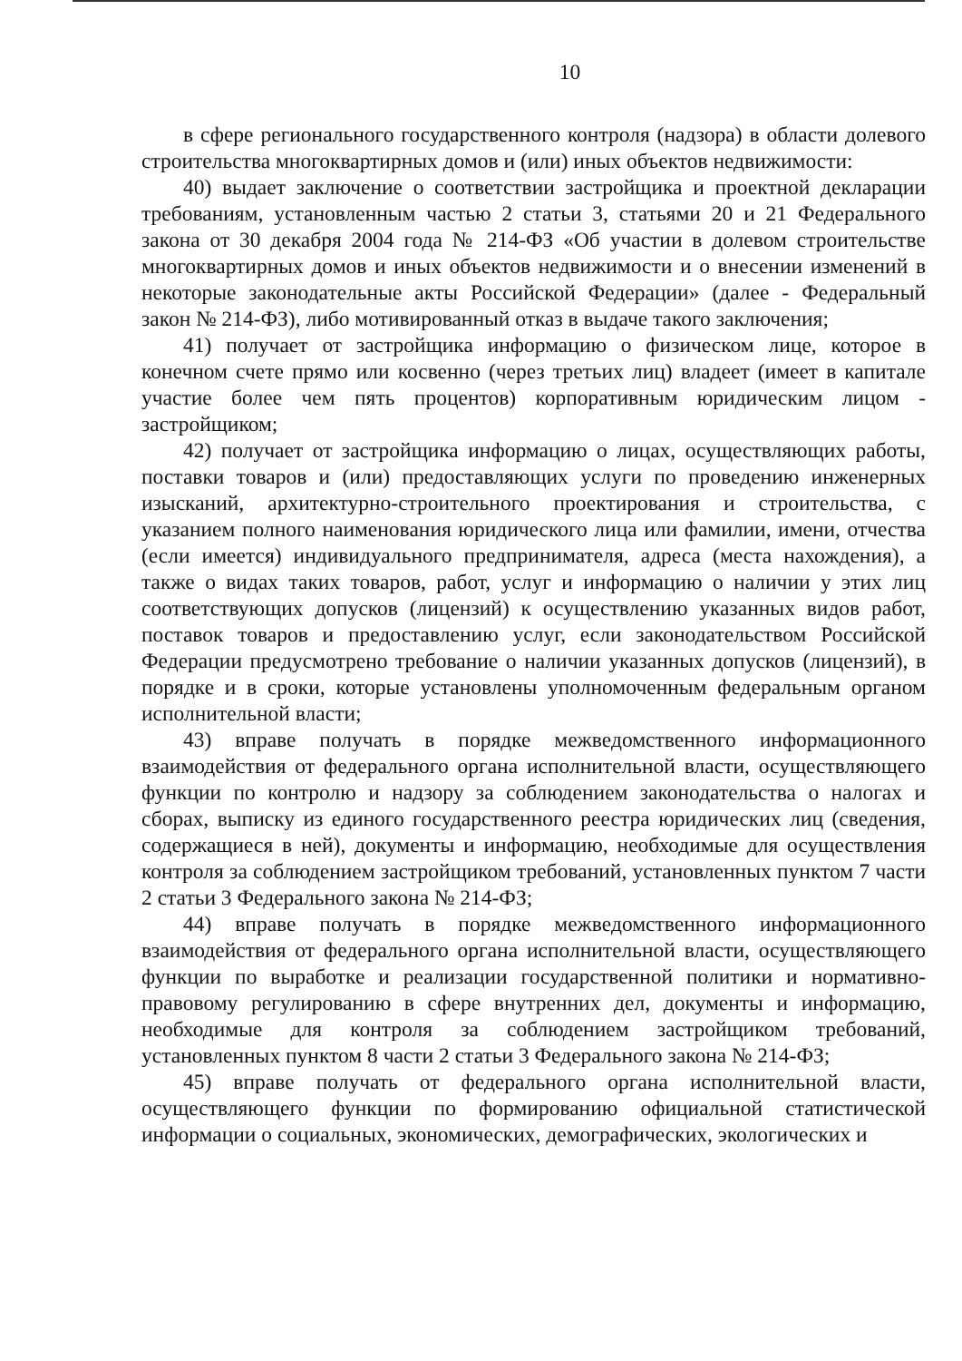10
в сфере регионального государственного контроля (надзора) в области долевого строительства многоквартирных домов и (или) иных объектов недвижимости:
40) выдает заключение о соответствии застройщика и проектной декларации требованиям, установленным частью 2 статьи 3, статьями 20 и 21 Федерального закона от 30 декабря 2004 года № 214-ФЗ «Об участии в долевом строительстве многоквартирных домов и иных объектов недвижимости и о внесении изменений в некоторые законодательные акты Российской Федерации» (далее - Федеральный закон № 214-ФЗ), либо мотивированный отказ в выдаче такого заключения;
41) получает от застройщика информацию о физическом лице, которое в конечном счете прямо или косвенно (через третьих лиц) владеет (имеет в капитале участие более чем пять процентов) корпоративным юридическим лицом - застройщиком;
42) получает от застройщика информацию о лицах, осуществляющих работы, поставки товаров и (или) предоставляющих услуги по проведению инженерных изысканий, архитектурно-строительного проектирования и строительства, с указанием полного наименования юридического лица или фамилии, имени, отчества (если имеется) индивидуального предпринимателя, адреса (места нахождения), а также о видах таких товаров, работ, услуг и информацию о наличии у этих лиц соответствующих допусков (лицензий) к осуществлению указанных видов работ, поставок товаров и предоставлению услуг, если законодательством Российской Федерации предусмотрено требование о наличии указанных допусков (лицензий), в порядке и в сроки, которые установлены уполномоченным федеральным органом исполнительной власти;
43) вправе получать в порядке межведомственного информационного взаимодействия от федерального органа исполнительной власти, осуществляющего функции по контролю и надзору за соблюдением законодательства о налогах и сборах, выписку из единого государственного реестра юридических лиц (сведения, содержащиеся в ней), документы и информацию, необходимые для осуществления контроля за соблюдением застройщиком требований, установленных пунктом 7 части 2 статьи 3 Федерального закона № 214-ФЗ;
44) вправе получать в порядке межведомственного информационного взаимодействия от федерального органа исполнительной власти, осуществляющего функции по выработке и реализации государственной политики и нормативно-правовому регулированию в сфере внутренних дел, документы и информацию, необходимые для контроля за соблюдением застройщиком требований, установленных пунктом 8 части 2 статьи 3 Федерального закона № 214-ФЗ;
45) вправе получать от федерального органа исполнительной власти, осуществляющего функции по формированию официальной статистической информации о социальных, экономических, демографических, экологических и